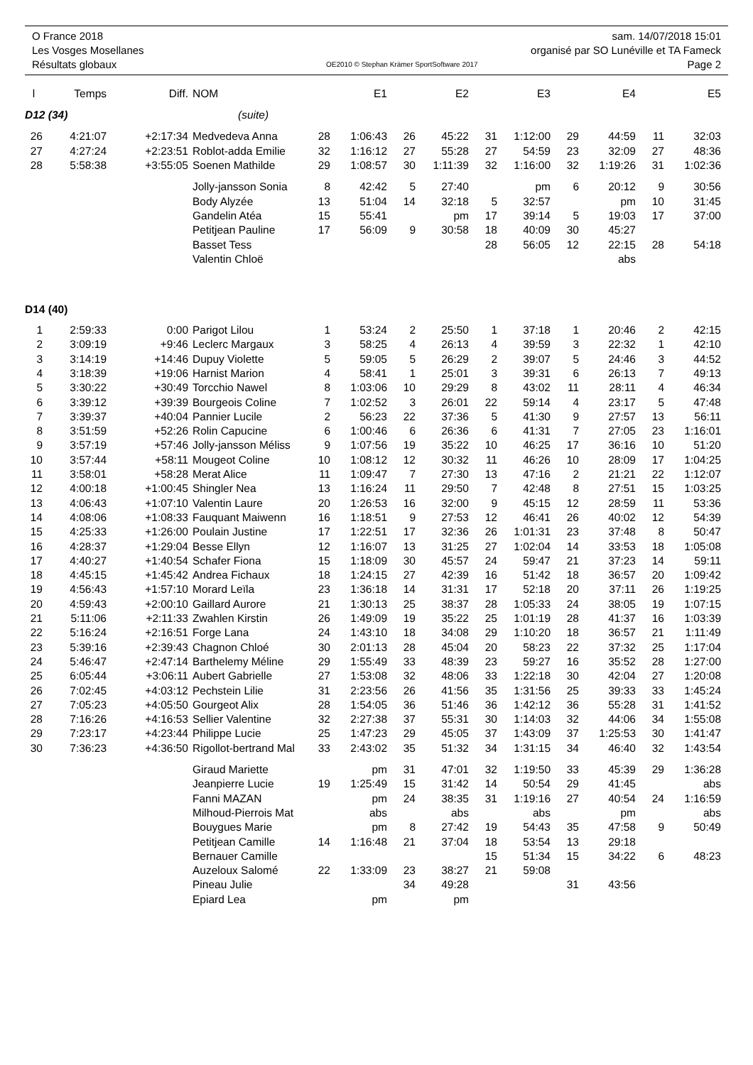O France 2018 sam. 14/07/2018 15:01
Les Vosges Mosellanes organisé par SO Lunéville et TA Fameck
Résultats globaux OE2010 © Stephan Krämer SportSoftware 2017 Page 2
| l | Temps | Diff. | NOM | | E1 | | E2 | | E3 | | E4 | | E5 |
| --- | --- | --- | --- | --- | --- | --- | --- | --- | --- | --- | --- | --- | --- |
| D12 (34) | | | (suite) | | | | | | | | | | |
| 26 | 4:21:07 | +2:17:34 | Medvedeva Anna | 28 | 1:06:43 | 26 | 45:22 | 31 | 1:12:00 | 29 | 44:59 | 11 | 32:03 |
| 27 | 4:27:24 | +2:23:51 | Roblot-adda Emilie | 32 | 1:16:12 | 27 | 55:28 | 27 | 54:59 | 23 | 32:09 | 27 | 48:36 |
| 28 | 5:58:38 | +3:55:05 | Soenen Mathilde | 29 | 1:08:57 | 30 | 1:11:39 | 32 | 1:16:00 | 32 | 1:19:26 | 31 | 1:02:36 |
| | | | Jolly-jansson Sonia | 8 | 42:42 | 5 | 27:40 | | pm | 6 | 20:12 | 9 | 30:56 |
| | | | Body Alyzée | 13 | 51:04 | 14 | 32:18 | 5 | 32:57 | | pm | 10 | 31:45 |
| | | | Gandelin Atéa | 15 | 55:41 | | pm | 17 | 39:14 | 5 | 19:03 | 17 | 37:00 |
| | | | Petitjean Pauline | 17 | 56:09 | 9 | 30:58 | 18 | 40:09 | 30 | 45:27 | | |
| | | | Basset Tess | | | | | 28 | 56:05 | 12 | 22:15 | 28 | 54:18 |
| | | | Valentin Chloë | | | | | | | | abs | | |
| D14 (40) | | | | | | | | | | | | | |
| 1 | 2:59:33 | 0:00 | Parigot Lilou | 1 | 53:24 | 2 | 25:50 | 1 | 37:18 | 1 | 20:46 | 2 | 42:15 |
| 2 | 3:09:19 | +9:46 | Leclerc Margaux | 3 | 58:25 | 4 | 26:13 | 4 | 39:59 | 3 | 22:32 | 1 | 42:10 |
| 3 | 3:14:19 | +14:46 | Dupuy Violette | 5 | 59:05 | 5 | 26:29 | 2 | 39:07 | 5 | 24:46 | 3 | 44:52 |
| 4 | 3:18:39 | +19:06 | Harnist Marion | 4 | 58:41 | 1 | 25:01 | 3 | 39:31 | 6 | 26:13 | 7 | 49:13 |
| 5 | 3:30:22 | +30:49 | Torcchio Nawel | 8 | 1:03:06 | 10 | 29:29 | 8 | 43:02 | 11 | 28:11 | 4 | 46:34 |
| 6 | 3:39:12 | +39:39 | Bourgeois Coline | 7 | 1:02:52 | 3 | 26:01 | 22 | 59:14 | 4 | 23:17 | 5 | 47:48 |
| 7 | 3:39:37 | +40:04 | Pannier Lucile | 2 | 56:23 | 22 | 37:36 | 5 | 41:30 | 9 | 27:57 | 13 | 56:11 |
| 8 | 3:51:59 | +52:26 | Rolin Capucine | 6 | 1:00:46 | 6 | 26:36 | 6 | 41:31 | 7 | 27:05 | 23 | 1:16:01 |
| 9 | 3:57:19 | +57:46 | Jolly-jansson Méliss | 9 | 1:07:56 | 19 | 35:22 | 10 | 46:25 | 17 | 36:16 | 10 | 51:20 |
| 10 | 3:57:44 | +58:11 | Mougeot Coline | 10 | 1:08:12 | 12 | 30:32 | 11 | 46:26 | 10 | 28:09 | 17 | 1:04:25 |
| 11 | 3:58:01 | +58:28 | Merat Alice | 11 | 1:09:47 | 7 | 27:30 | 13 | 47:16 | 2 | 21:21 | 22 | 1:12:07 |
| 12 | 4:00:18 | +1:00:45 | Shingler Nea | 13 | 1:16:24 | 11 | 29:50 | 7 | 42:48 | 8 | 27:51 | 15 | 1:03:25 |
| 13 | 4:06:43 | +1:07:10 | Valentin Laure | 20 | 1:26:53 | 16 | 32:00 | 9 | 45:15 | 12 | 28:59 | 11 | 53:36 |
| 14 | 4:08:06 | +1:08:33 | Fauquant Maiwenn | 16 | 1:18:51 | 9 | 27:53 | 12 | 46:41 | 26 | 40:02 | 12 | 54:39 |
| 15 | 4:25:33 | +1:26:00 | Poulain Justine | 17 | 1:22:51 | 17 | 32:36 | 26 | 1:01:31 | 23 | 37:48 | 8 | 50:47 |
| 16 | 4:28:37 | +1:29:04 | Besse Ellyn | 12 | 1:16:07 | 13 | 31:25 | 27 | 1:02:04 | 14 | 33:53 | 18 | 1:05:08 |
| 17 | 4:40:27 | +1:40:54 | Schafer Fiona | 15 | 1:18:09 | 30 | 45:57 | 24 | 59:47 | 21 | 37:23 | 14 | 59:11 |
| 18 | 4:45:15 | +1:45:42 | Andrea Fichaux | 18 | 1:24:15 | 27 | 42:39 | 16 | 51:42 | 18 | 36:57 | 20 | 1:09:42 |
| 19 | 4:56:43 | +1:57:10 | Morard Leïla | 23 | 1:36:18 | 14 | 31:31 | 17 | 52:18 | 20 | 37:11 | 26 | 1:19:25 |
| 20 | 4:59:43 | +2:00:10 | Gaillard Aurore | 21 | 1:30:13 | 25 | 38:37 | 28 | 1:05:33 | 24 | 38:05 | 19 | 1:07:15 |
| 21 | 5:11:06 | +2:11:33 | Zwahlen Kirstin | 26 | 1:49:09 | 19 | 35:22 | 25 | 1:01:19 | 28 | 41:37 | 16 | 1:03:39 |
| 22 | 5:16:24 | +2:16:51 | Forge Lana | 24 | 1:43:10 | 18 | 34:08 | 29 | 1:10:20 | 18 | 36:57 | 21 | 1:11:49 |
| 23 | 5:39:16 | +2:39:43 | Chagnon Chloé | 30 | 2:01:13 | 28 | 45:04 | 20 | 58:23 | 22 | 37:32 | 25 | 1:17:04 |
| 24 | 5:46:47 | +2:47:14 | Barthelemy Méline | 29 | 1:55:49 | 33 | 48:39 | 23 | 59:27 | 16 | 35:52 | 28 | 1:27:00 |
| 25 | 6:05:44 | +3:06:11 | Aubert Gabrielle | 27 | 1:53:08 | 32 | 48:06 | 33 | 1:22:18 | 30 | 42:04 | 27 | 1:20:08 |
| 26 | 7:02:45 | +4:03:12 | Pechstein Lilie | 31 | 2:23:56 | 26 | 41:56 | 35 | 1:31:56 | 25 | 39:33 | 33 | 1:45:24 |
| 27 | 7:05:23 | +4:05:50 | Gourgeot Alix | 28 | 1:54:05 | 36 | 51:46 | 36 | 1:42:12 | 36 | 55:28 | 31 | 1:41:52 |
| 28 | 7:16:26 | +4:16:53 | Sellier Valentine | 32 | 2:27:38 | 37 | 55:31 | 30 | 1:14:03 | 32 | 44:06 | 34 | 1:55:08 |
| 29 | 7:23:17 | +4:23:44 | Philippe Lucie | 25 | 1:47:23 | 29 | 45:05 | 37 | 1:43:09 | 37 | 1:25:53 | 30 | 1:41:47 |
| 30 | 7:36:23 | +4:36:50 | Rigollot-bertrand Mal | 33 | 2:43:02 | 35 | 51:32 | 34 | 1:31:15 | 34 | 46:40 | 32 | 1:43:54 |
| | | | Giraud Mariette | | pm | 31 | 47:01 | 32 | 1:19:50 | 33 | 45:39 | 29 | 1:36:28 |
| | | | Jeanpierre Lucie | 19 | 1:25:49 | 15 | 31:42 | 14 | 50:54 | 29 | 41:45 | | abs |
| | | | Fanni MAZAN | | pm | 24 | 38:35 | 31 | 1:19:16 | 27 | 40:54 | 24 | 1:16:59 |
| | | | Milhoud-Pierrois Mat | | abs | | abs | | abs | | pm | | abs |
| | | | Bouygues Marie | | pm | 8 | 27:42 | 19 | 54:43 | 35 | 47:58 | 9 | 50:49 |
| | | | Petitjean Camille | 14 | 1:16:48 | 21 | 37:04 | 18 | 53:54 | 13 | 29:18 | | |
| | | | Bernauer Camille | | | | | 15 | 51:34 | 15 | 34:22 | 6 | 48:23 |
| | | | Auzeloux Salomé | 22 | 1:33:09 | 23 | 38:27 | 21 | 59:08 | | | | |
| | | | Pineau Julie | | | 34 | 49:28 | | | 31 | 43:56 | | |
| | | | Epiard Lea | | pm | | pm | | | | | | |